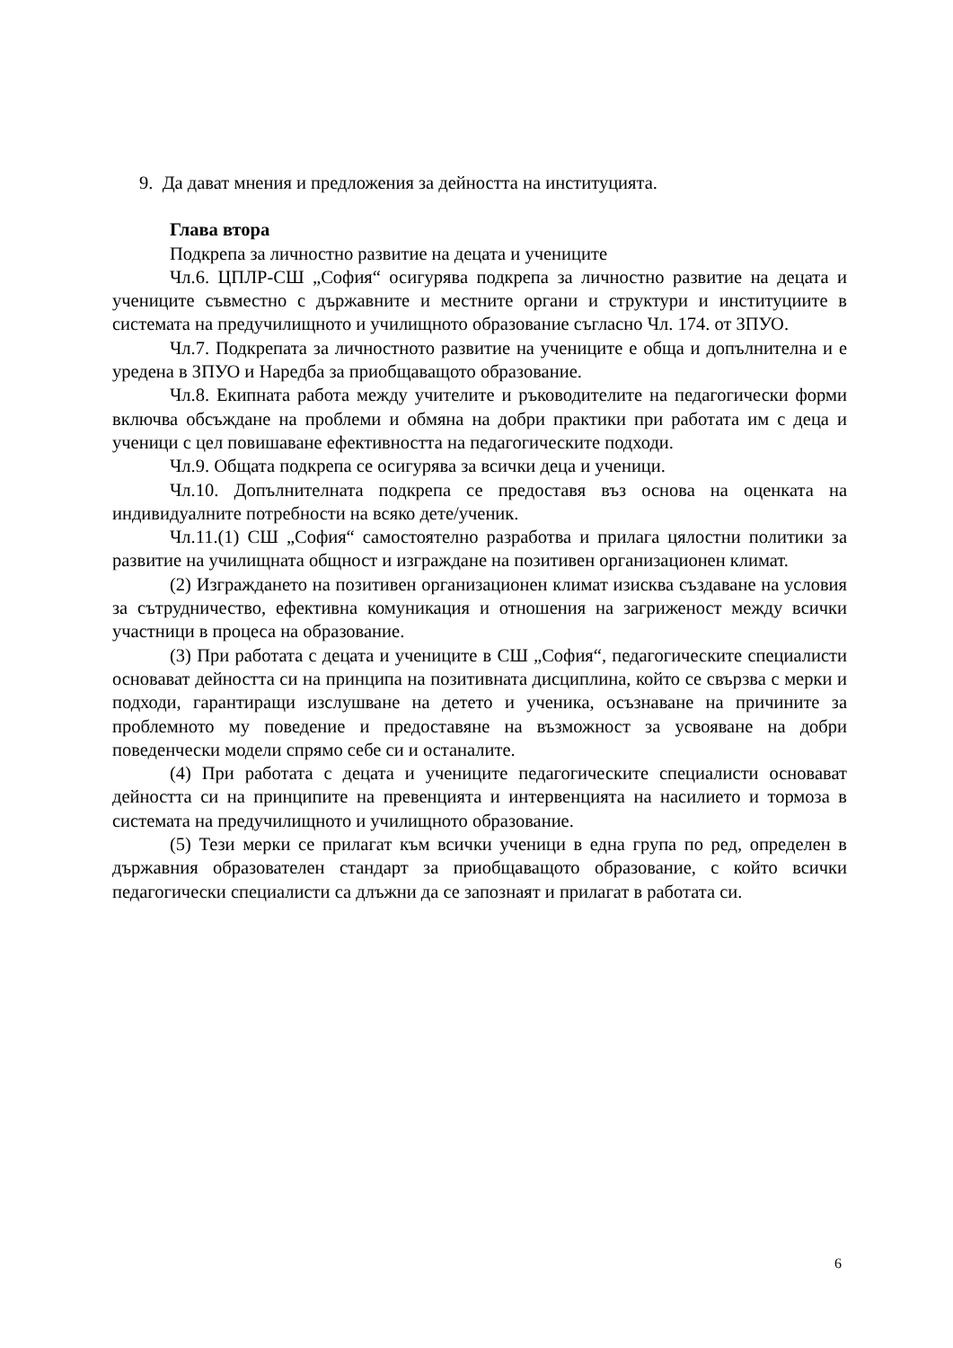9. Да дават мнения и предложения за дейността на институцията.
Глава втора
Подкрепа за личностно развитие на децата и учениците
Чл.6. ЦПЛР-СШ „София“ осигурява подкрепа за личностно развитие на децата и учениците съвместно с държавните и местните органи и структури и институциите в системата на предучилищното и училищното образование съгласно Чл. 174. от ЗПУО.
Чл.7. Подкрепата за личностното развитие на учениците е обща и допълнителна и е уредена в ЗПУО и Наредба за приобщаващото образование.
Чл.8. Екипната работа между учителите и ръководителите на педагогически форми включва обсъждане на проблеми и обмяна на добри практики при работата им с деца и ученици с цел повишаване ефективността на педагогическите подходи.
Чл.9. Общата подкрепа се осигурява за всички деца и ученици.
Чл.10. Допълнителната подкрепа се предоставя въз основа на оценката на индивидуалните потребности на всяко дете/ученик.
Чл.11.(1) СШ „София“ самостоятелно разработва и прилага цялостни политики за развитие на училищната общност и изграждане на позитивен организационен климат.
(2) Изграждането на позитивен организационен климат изисква създаване на условия за сътрудничество, ефективна комуникация и отношения на загриженост между всички участници в процеса на образование.
(3) При работата с децата и учениците в СШ „София“, педагогическите специалисти основават дейността си на принципа на позитивната дисциплина, който се свързва с мерки и подходи, гарантиращи изслушване на детето и ученика, осъзнаване на причините за проблемното му поведение и предоставяне на възможност за усвояване на добри поведенчески модели спрямо себе си и останалите.
(4) При работата с децата и учениците педагогическите специалисти основават дейността си на принципите на превенцията и интервенцията на насилието и тормоза в системата на предучилищното и училищното образование.
(5) Тези мерки се прилагат към всички ученици в една група по ред, определен в държавния образователен стандарт за приобщаващото образование, с който всички педагогически специалисти са длъжни да се запознаят и прилагат в работата си.
6